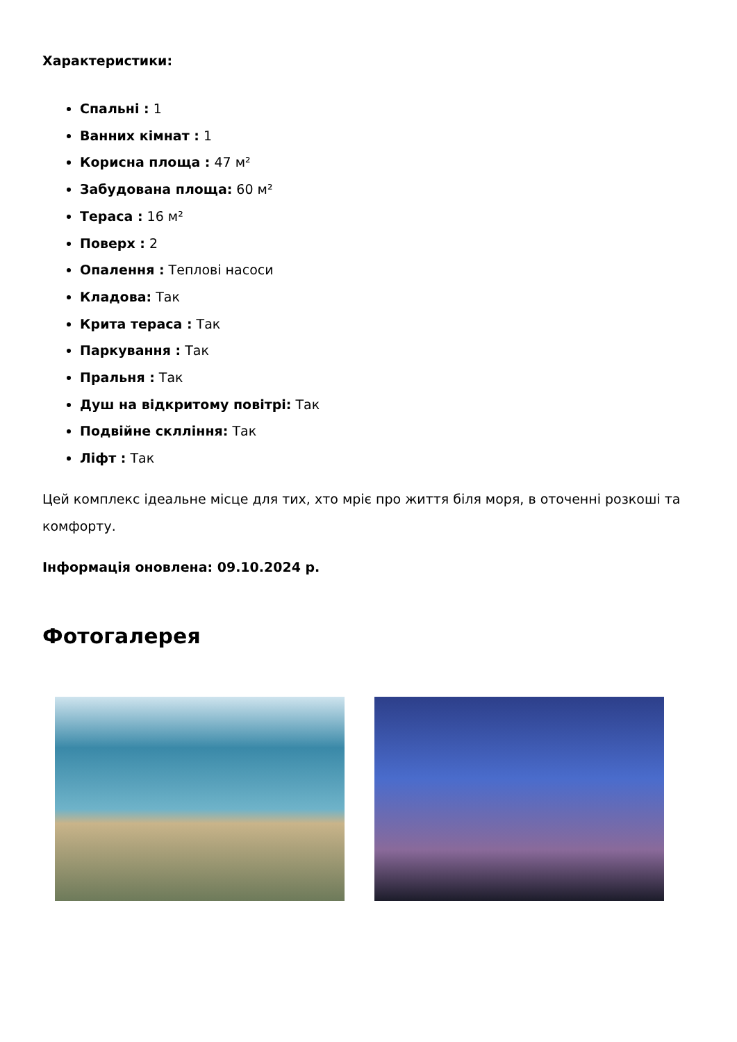Характеристики:
Спальні : 1
Ванних кімнат : 1
Корисна площа : 47 м²
Забудована площа: 60 м²
Тераса : 16 м²
Поверх : 2
Опалення : Теплові насоси
Кладова: Так
Крита тераса : Так
Паркування : Так
Пральня : Так
Душ на відкритому повітрі: Так
Подвійне склління: Так
Ліфт : Так
Цей комплекс ідеальне місце для тих, хто мріє про життя біля моря, в оточенні розкоші та комфорту.
Інформація оновлена: 09.10.2024 р.
Фотогалерея